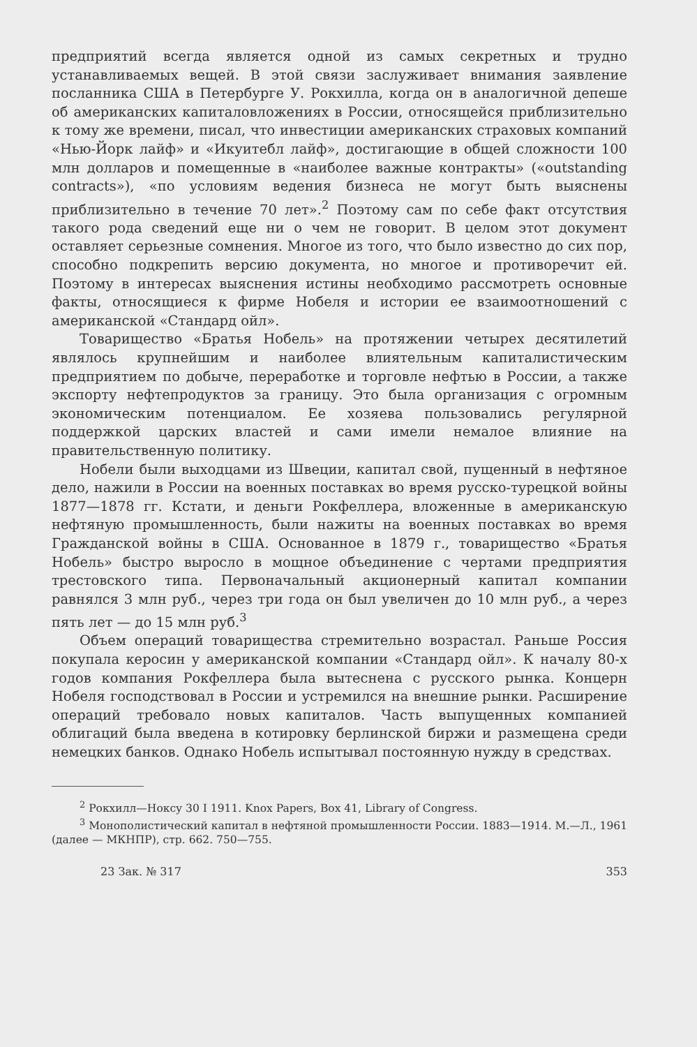предприятий всегда является одной из самых секретных и трудно устанавливаемых вещей. В этой связи заслуживает внимания заявление посланника США в Петербурге У. Рокхилла, когда он в аналогичной депеше об американских капиталовложениях в России, относящейся приблизительно к тому же времени, писал, что инвестиции американских страховых компаний «Нью-Йорк лайф» и «Икуитебл лайф», достигающие в общей сложности 100 млн долларов и помещенные в «наиболее важные контракты» («outstanding contracts»), «по условиям ведения бизнеса не могут быть выяснены приблизительно в течение 70 лет».<sup>2</sup> Поэтому сам по себе факт отсутствия такого рода сведений еще ни о чем не говорит. В целом этот документ оставляет серьезные сомнения. Многое из того, что было известно до сих пор, способно подкрепить версию документа, но многое и противоречит ей. Поэтому в интересах выяснения истины необходимо рассмотреть основные факты, относящиеся к фирме Нобеля и истории ее взаимоотношений с американской «Стандард ойл».
Товарищество «Братья Нобель» на протяжении четырех десятилетий являлось крупнейшим и наиболее влиятельным капиталистическим предприятием по добыче, переработке и торговле нефтью в России, а также экспорту нефтепродуктов за границу. Это была организация с огромным экономическим потенциалом. Ее хозяева пользовались регулярной поддержкой царских властей и сами имели немалое влияние на правительственную политику.
Нобели были выходцами из Швеции, капитал свой, пущенный в нефтяное дело, нажили в России на военных поставках во время русско-турецкой войны 1877—1878 гг. Кстати, и деньги Рокфеллера, вложенные в американскую нефтяную промышленность, были нажиты на военных поставках во время Гражданской войны в США. Основанное в 1879 г., товарищество «Братья Нобель» быстро выросло в мощное объединение с чертами предприятия трестовского типа. Первоначальный акционерный капитал компании равнялся 3 млн руб., через три года он был увеличен до 10 млн руб., а через пять лет — до 15 млн руб.<sup>3</sup>
Объем операций товарищества стремительно возрастал. Раньше Россия покупала керосин у американской компании «Стандард ойл». К началу 80-х годов компания Рокфеллера была вытеснена с русского рынка. Концерн Нобеля господствовал в России и устремился на внешние рынки. Расширение операций требовало новых капиталов. Часть выпущенных компанией облигаций была введена в котировку берлинской биржи и размещена среди немецких банков. Однако Нобель испытывал постоянную нужду в средствах.
<sup>2</sup> Рокхилл—Ноксу 30 I 1911. Knox Papers, Box 41, Library of Congress.
<sup>3</sup> Монополистический капитал в нефтяной промышленности России. 1883—1914. М.—Л., 1961 (далее — МКНПР), стр. 662. 750—755.
23 Зак. № 317 353